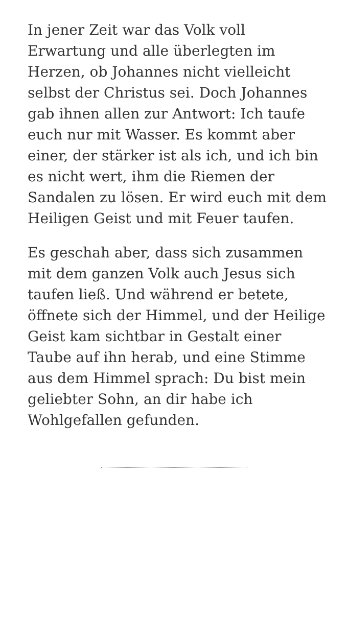In jener Zeit war das Volk voll Erwartung und alle überlegten im Herzen, ob Johannes nicht vielleicht selbst der Christus sei. Doch Johannes gab ihnen allen zur Antwort: Ich taufe euch nur mit Wasser. Es kommt aber einer, der stärker ist als ich, und ich bin es nicht wert, ihm die Riemen der Sandalen zu lösen. Er wird euch mit dem Heiligen Geist und mit Feuer taufen.
Es geschah aber, dass sich zusammen mit dem ganzen Volk auch Jesus sich taufen ließ. Und während er betete, öffnete sich der Himmel, und der Heilige Geist kam sichtbar in Gestalt einer Taube auf ihn herab, und eine Stimme aus dem Himmel sprach: Du bist mein geliebter Sohn, an dir habe ich Wohlgefallen gefunden.